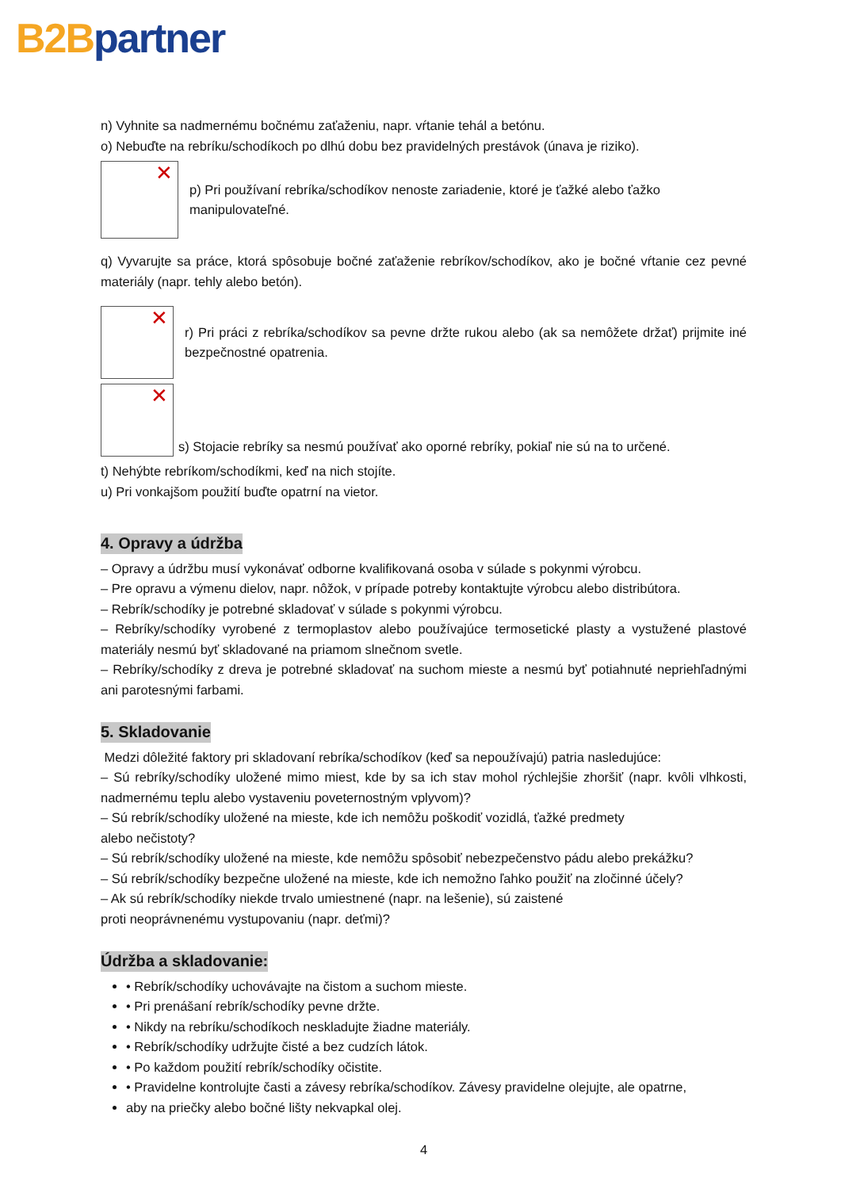B2B partner
n) Vyhnite sa nadmernému bočnému zaťaženiu, napr. vŕtanie tehál a betónu.
o) Nebuďte na rebríku/schodíkoch po dlhú dobu bez pravidelných prestávok (únava je riziko).
✕
p) Pri používaní rebríka/schodíkov nenoste zariadenie, ktoré je ťažké alebo ťažko manipulovateľné.
q) Vyvarujte sa práce, ktorá spôsobuje bočné zaťaženie rebríkov/schodíkov, ako je bočné vŕtanie cez pevné materiály (napr. tehly alebo betón).
✕
r) Pri práci z rebríka/schodíkov sa pevne držte rukou alebo (ak sa nemôžete držať) prijmite iné bezpečnostné opatrenia.
✕
s) Stojacie rebríky sa nesmú používať ako oporné rebríky, pokiaľ nie sú na to určené.
t) Nehýbte rebríkom/schodíkmi, keď na nich stojíte.
u) Pri vonkajšom použití buďte opatrní na vietor.
4. Opravy a údržba
– Opravy a údržbu musí vykonávať odborne kvalifikovaná osoba v súlade s pokynmi výrobcu.
– Pre opravu a výmenu dielov, napr. nôžok, v prípade potreby kontaktujte výrobcu alebo distribútora.
– Rebrík/schodíky je potrebné skladovať v súlade s pokynmi výrobcu.
– Rebríky/schodíky vyrobené z termoplastov alebo používajúce termosetické plasty a vystužené plastové materiály nesmú byť skladované na priamom slnečnom svetle.
– Rebríky/schodíky z dreva je potrebné skladovať na suchom mieste a nesmú byť potiahnuté nepriehľadnými ani parotesnými farbami.
5. Skladovanie
Medzi dôležité faktory pri skladovaní rebríka/schodíkov (keď sa nepoužívajú) patria nasledujúce:
– Sú rebríky/schodíky uložené mimo miest, kde by sa ich stav mohol rýchlejšie zhoršiť (napr. kvôli vlhkosti, nadmernému teplu alebo vystaveniu poveternostným vplyvom)?
– Sú rebrík/schodíky uložené na mieste, kde ich nemôžu poškodiť vozidlá, ťažké predmety
alebo nečistoty?
– Sú rebrík/schodíky uložené na mieste, kde nemôžu spôsobiť nebezpečenstvo pádu alebo prekážku?
– Sú rebrík/schodíky bezpečne uložené na mieste, kde ich nemožno ľahko použiť na zločinné účely?
– Ak sú rebrík/schodíky niekde trvalo umiestnené (napr. na lešenie), sú zaistené
proti neoprávnenému vystupovaniu (napr. deťmi)?
Údržba a skladovanie:
• Rebrík/schodíky uchovávajte na čistom a suchom mieste.
• Pri prenášaní rebrík/schodíky pevne držte.
• Nikdy na rebríku/schodíkoch neskladujte žiadne materiály.
• Rebrík/schodíky udržujte čisté a bez cudzích látok.
• Po každom použití rebrík/schodíky očistite.
• Pravidelne kontrolujte časti a závesy rebríka/schodíkov. Závesy pravidelne olejujte, ale opatrne,
aby na priečky alebo bočné lišty nekvapkal olej.
4